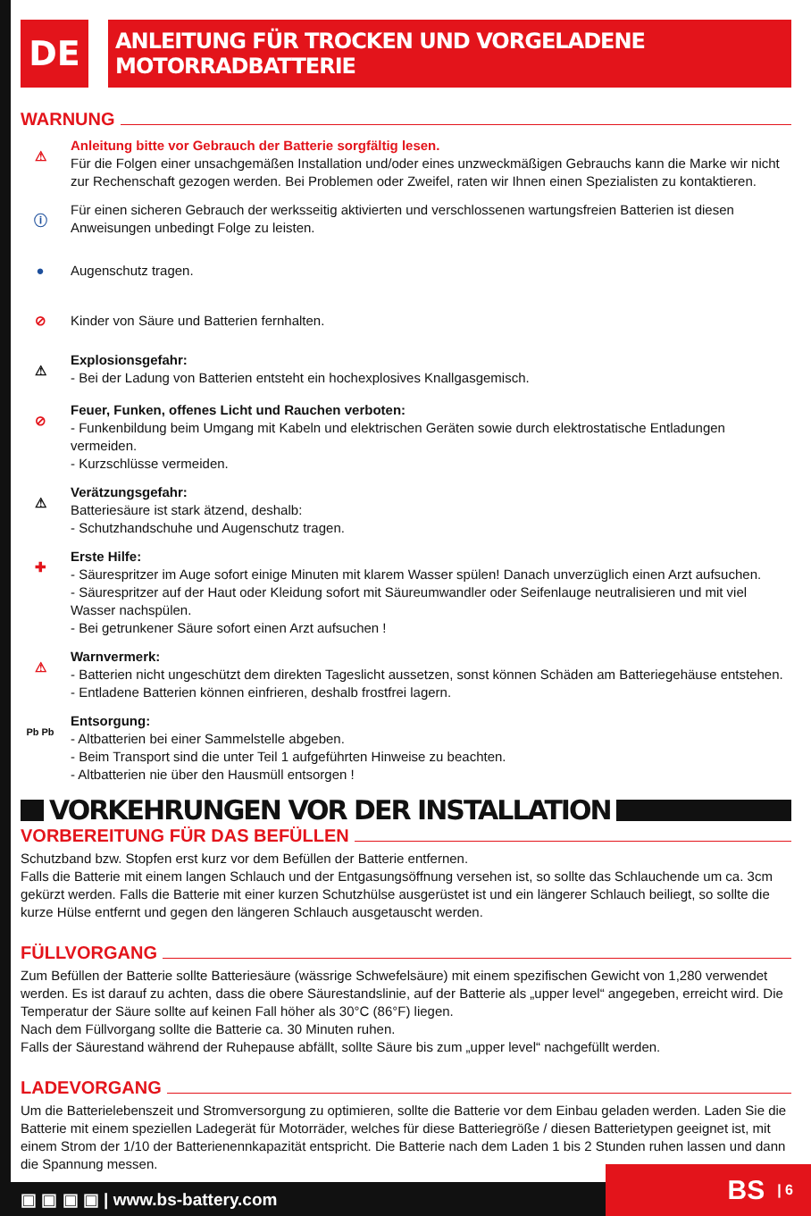DE
ANLEITUNG FÜR TROCKEN UND VORGELADENE MOTORRADBATTERIE
WARNUNG
⚠
Anleitung bitte vor Gebrauch der Batterie sorgfältig lesen.
Für die Folgen einer unsachgemäßen Installation und/oder eines unzweckmäßigen Gebrauchs kann die Marke wir nicht zur Rechenschaft gezogen werden. Bei Problemen oder Zweifel, raten wir Ihnen einen Spezialisten zu kontaktieren.
ⓘ
Für einen sicheren Gebrauch der werksseitig aktivierten und verschlossenen wartungsfreien Batterien ist diesen Anweisungen unbedingt Folge zu leisten.
●
Augenschutz tragen.
⊘
Kinder von Säure und Batterien fernhalten.
⚠
Explosionsgefahr:
- Bei der Ladung von Batterien entsteht ein hochexplosives Knallgasgemisch.
⊘
Feuer, Funken, offenes Licht und Rauchen verboten:
- Funkenbildung beim Umgang mit Kabeln und elektrischen Geräten sowie durch elektrostatische Entladungen vermeiden.
- Kurzschlüsse vermeiden.
⚠
Verätzungsgefahr:
Batteriesäure ist stark ätzend, deshalb:
- Schutzhandschuhe und Augenschutz tragen.
✚
Erste Hilfe:
- Säurespritzer im Auge sofort einige Minuten mit klarem Wasser spülen! Danach unverzüglich einen Arzt aufsuchen.
- Säurespritzer auf der Haut oder Kleidung sofort mit Säureumwandler oder Seifenlauge neutralisieren und mit viel Wasser nachspülen.
- Bei getrunkener Säure sofort einen Arzt aufsuchen !
⚠
Warnvermerk:
- Batterien nicht ungeschützt dem direkten Tageslicht aussetzen, sonst können Schäden am Batteriegehäuse entstehen.
- Entladene Batterien können einfrieren, deshalb frostfrei lagern.
Pb Pb
Entsorgung:
- Altbatterien bei einer Sammelstelle abgeben.
- Beim Transport sind die unter Teil 1 aufgeführten Hinweise zu beachten.
- Altbatterien nie über den Hausmüll entsorgen !
VORKEHRUNGEN VOR DER INSTALLATION
VORBEREITUNG FÜR DAS BEFÜLLEN
Schutzband bzw. Stopfen erst kurz vor dem Befüllen der Batterie entfernen.
Falls die Batterie mit einem langen Schlauch und der Entgasungsöffnung versehen ist, so sollte das Schlauchende um ca. 3cm gekürzt werden. Falls die Batterie mit einer kurzen Schutzhülse ausgerüstet ist und ein längerer Schlauch beiliegt, so sollte die kurze Hülse entfernt und gegen den längeren Schlauch ausgetauscht werden.
FÜLLVORGANG
Zum Befüllen der Batterie sollte Batteriesäure (wässrige Schwefelsäure) mit einem spezifischen Gewicht von 1,280 verwendet werden. Es ist darauf zu achten, dass die obere Säurestandslinie, auf der Batterie als „upper level“ angegeben, erreicht wird. Die Temperatur der Säure sollte auf keinen Fall höher als 30°C (86°F) liegen.
Nach dem Füllvorgang sollte die Batterie ca. 30 Minuten ruhen.
Falls der Säurestand während der Ruhepause abfällt, sollte Säure bis zum „upper level“ nachgefüllt werden.
LADEVORGANG
Um die Batterielebenszeit und Stromversorgung zu optimieren, sollte die Batterie vor dem Einbau geladen werden. Laden Sie die Batterie mit einem speziellen Ladegerät für Motorräder, welches für diese Batteriegröße / diesen Batterietypen geeignet ist, mit einem Strom der 1/10 der Batterienennkapazität entspricht. Die Batterie nach dem Laden 1 bis 2 Stunden ruhen lassen und dann die Spannung messen.
▣ ▣ ▣ ▣ | www.bs-battery.com BS | 6